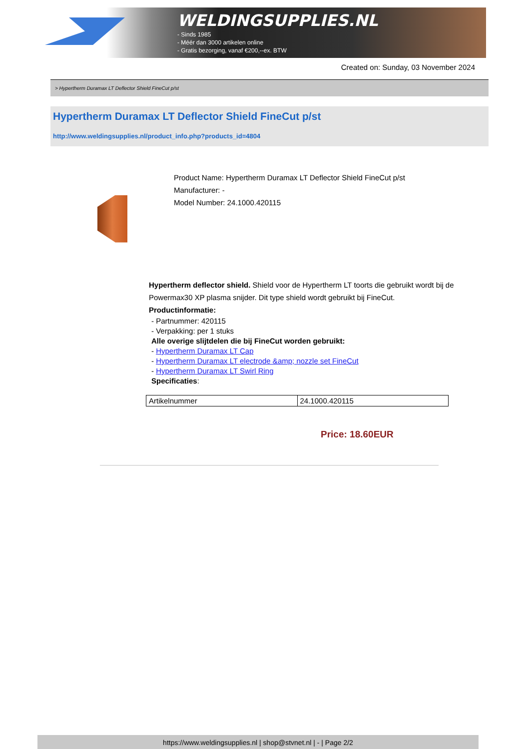WELDINGSUPPLIES.NL
- Sinds 1985
- Méér dan 3000 artikelen online
- Gratis bezorging, vanaf €200,--ex. BTW
Created on: Sunday, 03 November 2024
> Hypertherm Duramax LT Deflector Shield FineCut p/st
Hypertherm Duramax LT Deflector Shield FineCut p/st
http://www.weldingsupplies.nl/product_info.php?products_id=4804
Product Name: Hypertherm Duramax LT Deflector Shield FineCut p/st
Manufacturer: -
Model Number: 24.1000.420115
Hypertherm deflector shield. Shield voor de Hypertherm LT toorts die gebruikt wordt bij de Powermax30 XP plasma snijder. Dit type shield wordt gebruikt bij FineCut.
Productinformatie:
- Partnummer: 420115
- Verpakking: per 1 stuks
Alle overige slijtdelen die bij FineCut worden gebruikt:
- Hypertherm Duramax LT Cap
- Hypertherm Duramax LT electrode &amp; nozzle set FineCut
- Hypertherm Duramax LT Swirl Ring
Specificaties:
| Artikelnummer | 24.1000.420115 |
Price: 18.60EUR
https://www.weldingsupplies.nl | shop@stvnet.nl | - | Page 2/2